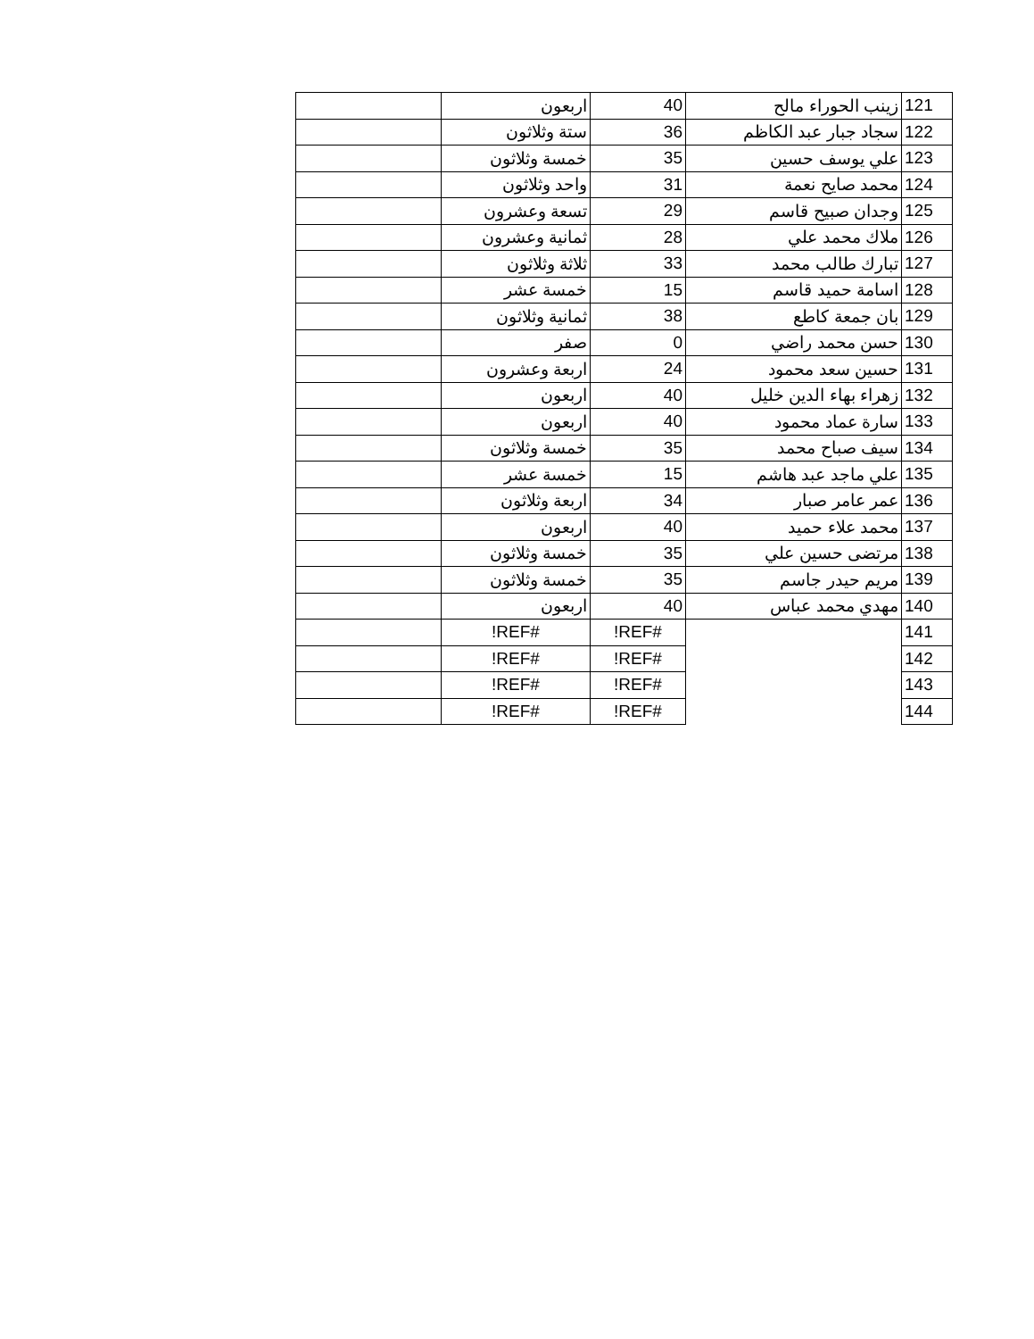| 121 | زينب الحوراء مالح | 40 | اربعون | |
| 122 | سجاد جبار عبد الكاظم | 36 | ستة وثلاثون | |
| 123 | علي يوسف حسين | 35 | خمسة وثلاثون | |
| 124 | محمد صايح نعمة | 31 | واحد وثلاثون | |
| 125 | وجدان صبيح قاسم | 29 | تسعة وعشرون | |
| 126 | ملاك محمد علي | 28 | ثمانية وعشرون | |
| 127 | تبارك طالب محمد | 33 | ثلاثة وثلاثون | |
| 128 | اسامة حميد قاسم | 15 | خمسة عشر | |
| 129 | بان جمعة كاطع | 38 | ثمانية وثلاثون | |
| 130 | حسن محمد راضي | 0 | صفر | |
| 131 | حسين سعد محمود | 24 | اربعة وعشرون | |
| 132 | زهراء بهاء الدين خليل | 40 | اربعون | |
| 133 | سارة عماد محمود | 40 | اربعون | |
| 134 | سيف صباح محمد | 35 | خمسة وثلاثون | |
| 135 | علي ماجد عبد هاشم | 15 | خمسة عشر | |
| 136 | عمر عامر صبار | 34 | اربعة وثلاثون | |
| 137 | محمد علاء حميد | 40 | اربعون | |
| 138 | مرتضى حسين علي | 35 | خمسة وثلاثون | |
| 139 | مريم حيدر جاسم | 35 | خمسة وثلاثون | |
| 140 | مهدي محمد عباس | 40 | اربعون | |
| 141 | | #REF! | #REF! | |
| 142 | | #REF! | #REF! | |
| 143 | | #REF! | #REF! | |
| 144 | | #REF! | #REF! | |